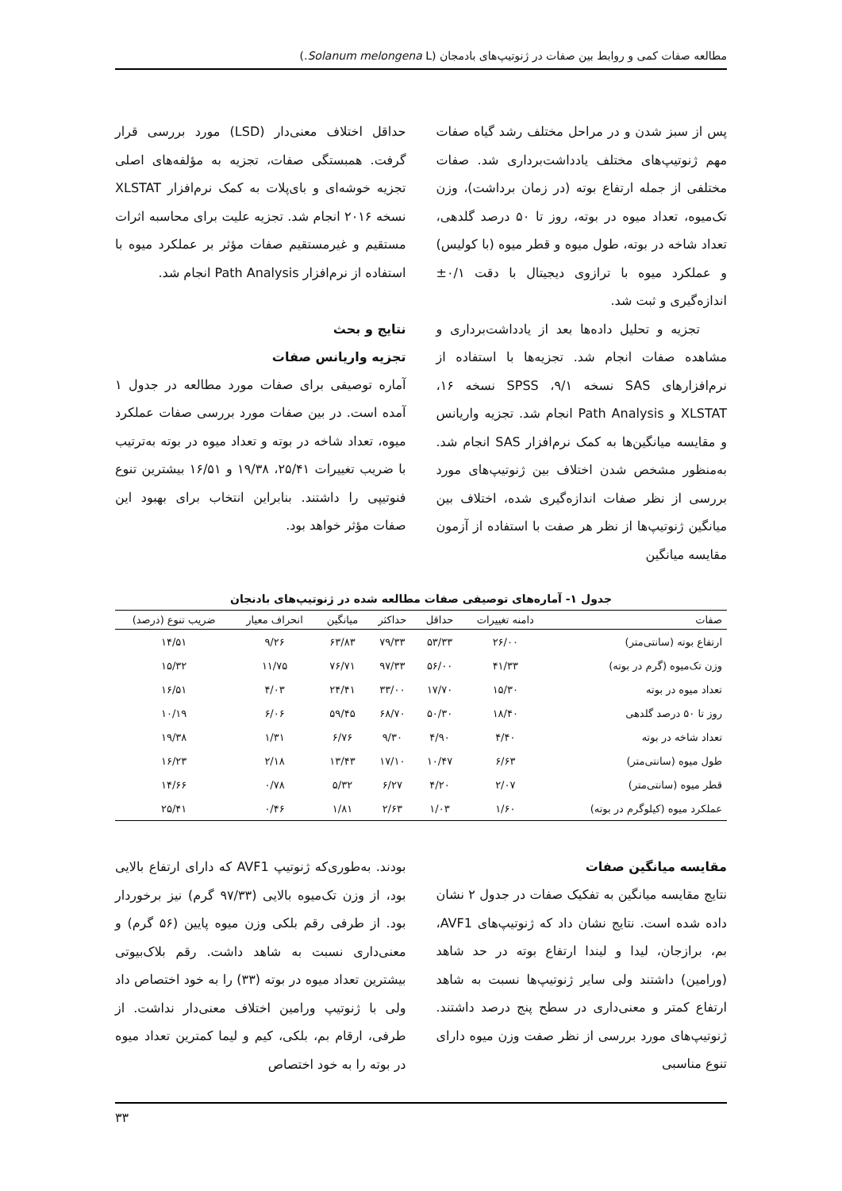مطالعه صفات کمی و روابط بین صفات در ژنوتیپ‌های بادمجان (Solanum melongena L.)
پس از سبز شدن و در مراحل مختلف رشد گیاه صفات مهم ژنوتیپ‌های مختلف یادداشت‌برداری شد. صفات مختلفی از جمله ارتفاع بوته (در زمان برداشت)، وزن تک‌میوه، تعداد میوه در بوته، روز تا ۵۰ درصد گلدهی، تعداد شاخه در بوته، طول میوه و قطر میوه (با کولیس) و عملکرد میوه با ترازوی دیجیتال با دقت ۰/۱± اندازه‌گیری و ثبت شد.
تجزیه و تحلیل داده‌ها بعد از یادداشت‌برداری و مشاهده صفات انجام شد. تجزیه‌ها با استفاده از نرم‌افزارهای SAS نسخه ۹/۱، SPSS نسخه ۱۶، XLSTAT و Path Analysis انجام شد. تجزیه واریانس و مقایسه میانگین‌ها به کمک نرم‌افزار SAS انجام شد. به‌منظور مشخص شدن اختلاف بین ژنوتیپ‌های مورد بررسی از نظر صفات اندازه‌گیری شده، اختلاف بین میانگین ژنوتیپ‌ها از نظر هر صفت با استفاده از آزمون مقایسه میانگین
حداقل اختلاف معنی‌دار (LSD) مورد بررسی قرار گرفت. همبستگی صفات، تجزیه به مؤلفه‌های اصلی تجزیه خوشه‌ای و بای‌پلات به کمک نرم‌افزار XLSTAT نسخه ۲۰۱۶ انجام شد. تجزیه علیت برای محاسبه اثرات مستقیم و غیرمستقیم صفات مؤثر بر عملکرد میوه با استفاده از نرم‌افزار Path Analysis انجام شد.
نتایج و بحث
تجزیه واریانس صفات
آماره توصیفی برای صفات مورد مطالعه در جدول ۱ آمده است. در بین صفات مورد بررسی صفات عملکرد میوه، تعداد شاخه در بوته و تعداد میوه در بوته به‌ترتیب با ضریب تغییرات ۲۵/۴۱، ۱۹/۳۸ و ۱۶/۵۱ بیشترین تنوع فنوتیپی را داشتند. بنابراین انتخاب برای بهبود این صفات مؤثر خواهد بود.
جدول ۱- آماره‌های توصیفی صفات مطالعه شده در ژنوتیپ‌های بادنجان
| صفات | دامنه تغییرات | حداقل | حداکثر | میانگین | انحراف معیار | ضریب تنوع (درصد) |
| --- | --- | --- | --- | --- | --- | --- |
| ارتفاع بوته (سانتی‌متر) | ۲۶/۰۰ | ۵۳/۳۳ | ۷۹/۳۳ | ۶۳/۸۳ | ۹/۲۶ | ۱۴/۵۱ |
| وزن تک‌میوه (گرم در بوته) | ۴۱/۳۳ | ۵۶/۰۰ | ۹۷/۳۳ | ۷۶/۷۱ | ۱۱/۷۵ | ۱۵/۳۲ |
| تعداد میوه در بوته | ۱۵/۳۰ | ۱۷/۷۰ | ۳۳/۰۰ | ۲۴/۴۱ | ۴/۰۳ | ۱۶/۵۱ |
| روز تا ۵۰ درصد گلدهی | ۱۸/۴۰ | ۵۰/۳۰ | ۶۸/۷۰ | ۵۹/۴۵ | ۶/۰۶ | ۱۰/۱۹ |
| تعداد شاخه در بوته | ۴/۴۰ | ۴/۹۰ | ۹/۳۰ | ۶/۷۶ | ۱/۳۱ | ۱۹/۳۸ |
| طول میوه (سانتی‌متر) | ۶/۶۳ | ۱۰/۴۷ | ۱۷/۱۰ | ۱۳/۴۳ | ۲/۱۸ | ۱۶/۲۳ |
| قطر میوه (سانتی‌متر) | ۲/۰۷ | ۴/۲۰ | ۶/۲۷ | ۵/۳۲ | ۰/۷۸ | ۱۴/۶۶ |
| عملکرد میوه (کیلوگرم در بوته) | ۱/۶۰ | ۱/۰۳ | ۲/۶۳ | ۱/۸۱ | ۰/۴۶ | ۲۵/۴۱ |
مقایسه میانگین صفات
نتایج مقایسه میانگین به تفکیک صفات در جدول ۲ نشان داده شده است. نتایج نشان داد که ژنوتیپ‌های AVF1، بم، برازجان، لیدا و لیندا ارتفاع بوته در حد شاهد (ورامین) داشتند ولی سایر ژنوتیپ‌ها نسبت به شاهد ارتفاع کمتر و معنی‌داری در سطح پنج درصد داشتند. ژنوتیپ‌های مورد بررسی از نظر صفت وزن میوه دارای تنوع مناسبی
بودند. به‌طوری‌که ژنوتیپ AVF1 که دارای ارتفاع بالایی بود، از وزن تک‌میوه بالایی (۹۷/۳۳ گرم) نیز برخوردار بود. از طرفی رقم بلکی وزن میوه پایین (۵۶ گرم) و معنی‌داری نسبت به شاهد داشت. رقم بلاک‌بیوتی بیشترین تعداد میوه در بوته (۳۳) را به خود اختصاص داد ولی با ژنوتیپ ورامین اختلاف معنی‌دار نداشت. از طرفی، ارقام بم، بلکی، کیم و لیما کمترین تعداد میوه در بوته را به خود اختصاص
۳۳